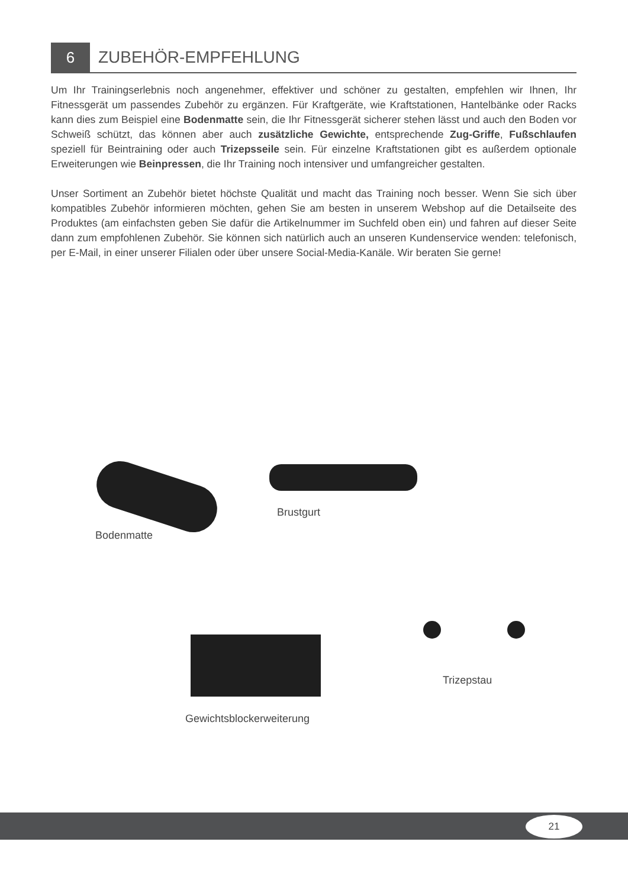6
ZUBEHÖR-EMPFEHLUNG
Um Ihr Trainingserlebnis noch angenehmer, effektiver und schöner zu gestalten, empfehlen wir Ihnen, Ihr Fitnessgerät um passendes Zubehör zu ergänzen. Für Kraftgeräte, wie Kraftstationen, Hantelbänke oder Racks kann dies zum Beispiel eine Bodenmatte sein, die Ihr Fitnessgerät sicherer stehen lässt und auch den Boden vor Schweiß schützt, das können aber auch zusätzliche Gewichte, entsprechende Zug-Griffe, Fußschlaufen speziell für Beintraining oder auch Trizepsseile sein. Für einzelne Kraftstationen gibt es außerdem optionale Erweiterungen wie Beinpressen, die Ihr Training noch intensiver und umfangreicher gestalten.
Unser Sortiment an Zubehör bietet höchste Qualität und macht das Training noch besser. Wenn Sie sich über kompatibles Zubehör informieren möchten, gehen Sie am besten in unserem Webshop auf die Detailseite des Produktes (am einfachsten geben Sie dafür die Artikelnummer im Suchfeld oben ein) und fahren auf dieser Seite dann zum empfohlenen Zubehör. Sie können sich natürlich auch an unseren Kundenservice wenden: telefonisch, per E-Mail, in einer unserer Filialen oder über unsere Social-Media-Kanäle. Wir beraten Sie gerne!
Bodenmatte
Brustgurt
Gewichtsblockerweiterung
Trizepstau
21